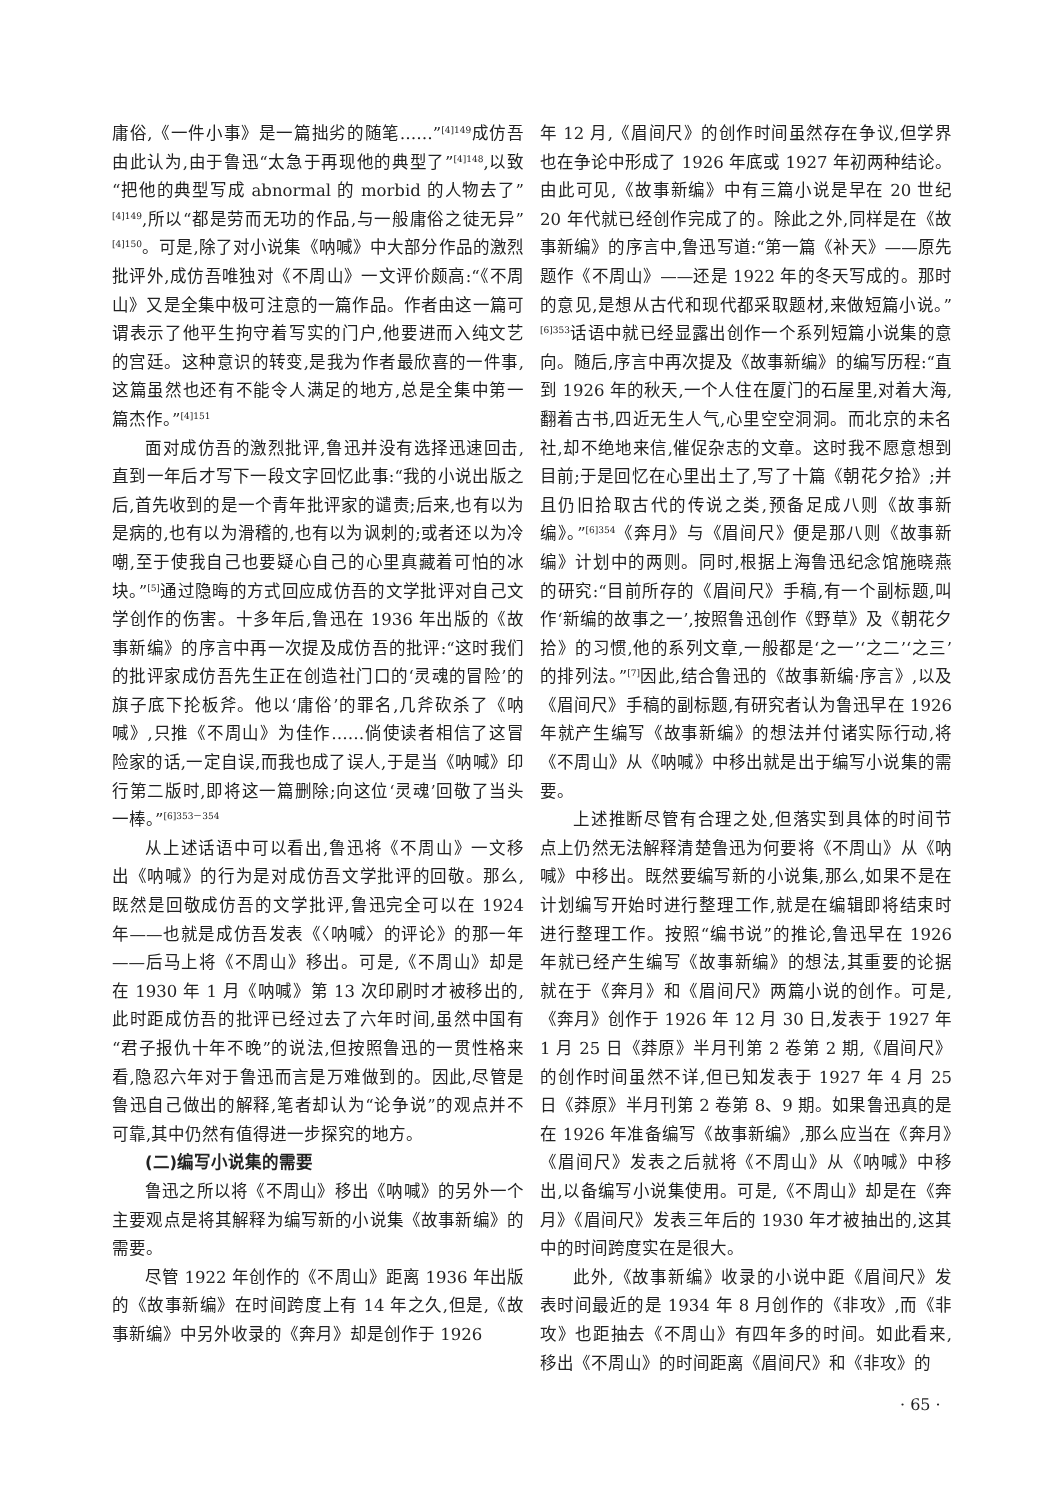庸俗,《一件小事》是一篇拙劣的随笔……”<sup>[4]149</sup>成仿吾由此认为,由于鲁迅“太急于再现他的典型了”<sup>[4]148</sup>,以致“把他的典型写成 abnormal 的 morbid 的人物去了”<sup>[4]149</sup>,所以“都是劳而无功的作品,与一般庸俗之徒无异”<sup>[4]150</sup>。可是,除了对小说集《呐喊》中大部分作品的激烈批评外,成仿吾唯独对《不周山》一文评价颇高:“《不周山》又是全集中极可注意的一篇作品。作者由这一篇可谓表示了他平生拘守着写实的门户,他要进而入纯文艺的宫廷。这种意识的转变,是我为作者最欣喜的一件事,这篇虽然也还有不能令人满足的地方,总是全集中第一篇杰作。”<sup>[4]151</sup>
面对成仿吾的激烈批评,鲁迅并没有选择迅速回击,直到一年后才写下一段文字回忆此事:“我的小说出版之后,首先收到的是一个青年批评家的谴责;后来,也有以为是病的,也有以为滑稽的,也有以为讽刺的;或者还以为冷嘲,至于使我自己也要疑心自己的心里真藏着可怕的冰块。”<sup>[5]</sup>通过隐晦的方式回应成仿吾的文学批评对自己文学创作的伤害。十多年后,鲁迅在 1936 年出版的《故事新编》的序言中再一次提及成仿吾的批评:“这时我们的批评家成仿吾先生正在创造社门口的‘灵魂的冒险’的旗子底下抡板斧。他以‘庸俗’的罪名,几斧砍杀了《呐喊》,只推《不周山》为佳作……倘使读者相信了这冒险家的话,一定自误,而我也成了误人,于是当《呐喊》印行第二版时,即将这一篇删除;向这位‘灵魂’回敬了当头一棒。”<sup>[6]353－354</sup>
从上述话语中可以看出,鲁迅将《不周山》一文移出《呐喊》的行为是对成仿吾文学批评的回敬。那么,既然是回敬成仿吾的文学批评,鲁迅完全可以在 1924 年——也就是成仿吾发表《〈呐喊〉的评论》的那一年——后马上将《不周山》移出。可是,《不周山》却是在 1930 年 1 月《呐喊》第 13 次印刷时才被移出的,此时距成仿吾的批评已经过去了六年时间,虽然中国有“君子报仇十年不晚”的说法,但按照鲁迅的一贯性格来看,隐忍六年对于鲁迅而言是万难做到的。因此,尽管是鲁迅自己做出的解释,笔者却认为“论争说”的观点并不可靠,其中仍然有值得进一步探究的地方。
(二)编写小说集的需要
鲁迅之所以将《不周山》移出《呐喊》的另外一个主要观点是将其解释为编写新的小说集《故事新编》的需要。
尽管 1922 年创作的《不周山》距离 1936 年出版的《故事新编》在时间跨度上有 14 年之久,但是,《故事新编》中另外收录的《奔月》却是创作于 1926
年 12 月,《眉间尺》的创作时间虽然存在争议,但学界也在争论中形成了 1926 年底或 1927 年初两种结论。由此可见,《故事新编》中有三篇小说是早在 20 世纪 20 年代就已经创作完成了的。除此之外,同样是在《故事新编》的序言中,鲁迅写道:“第一篇《补天》——原先题作《不周山》——还是 1922 年的冬天写成的。那时的意见,是想从古代和现代都采取题材,来做短篇小说。”<sup>[6]353</sup>话语中就已经显露出创作一个系列短篇小说集的意向。随后,序言中再次提及《故事新编》的编写历程:“直到 1926 年的秋天,一个人住在厦门的石屋里,对着大海,翻着古书,四近无生人气,心里空空洞洞。而北京的未名社,却不绝地来信,催促杂志的文章。这时我不愿意想到目前;于是回忆在心里出土了,写了十篇《朝花夕拾》;并且仍旧拾取古代的传说之类,预备足成八则《故事新编》。”<sup>[6]354</sup>《奔月》与《眉间尺》便是那八则《故事新编》计划中的两则。同时,根据上海鲁迅纪念馆施晓燕的研究:“目前所存的《眉间尺》手稿,有一个副标题,叫作‘新编的故事之一’,按照鲁迅创作《野草》及《朝花夕拾》的习惯,他的系列文章,一般都是‘之一’‘之二’‘之三’的排列法。”<sup>[7]</sup>因此,结合鲁迅的《故事新编·序言》,以及《眉间尺》手稿的副标题,有研究者认为鲁迅早在 1926 年就产生编写《故事新编》的想法并付诸实际行动,将《不周山》从《呐喊》中移出就是出于编写小说集的需要。
上述推断尽管有合理之处,但落实到具体的时间节点上仍然无法解释清楚鲁迅为何要将《不周山》从《呐喊》中移出。既然要编写新的小说集,那么,如果不是在计划编写开始时进行整理工作,就是在编辑即将结束时进行整理工作。按照“编书说”的推论,鲁迅早在 1926 年就已经产生编写《故事新编》的想法,其重要的论据就在于《奔月》和《眉间尺》两篇小说的创作。可是,《奔月》创作于 1926 年 12 月 30 日,发表于 1927 年 1 月 25 日《莽原》半月刊第 2 卷第 2 期,《眉间尺》的创作时间虽然不详,但已知发表于 1927 年 4 月 25 日《莽原》半月刊第 2 卷第 8、9 期。如果鲁迅真的是在 1926 年准备编写《故事新编》,那么应当在《奔月》《眉间尺》发表之后就将《不周山》从《呐喊》中移出,以备编写小说集使用。可是,《不周山》却是在《奔月》《眉间尺》发表三年后的 1930 年才被抽出的,这其中的时间跨度实在是很大。
此外,《故事新编》收录的小说中距《眉间尺》发表时间最近的是 1934 年 8 月创作的《非攻》,而《非攻》也距抽去《不周山》有四年多的时间。如此看来,移出《不周山》的时间距离《眉间尺》和《非攻》的
· 65 ·